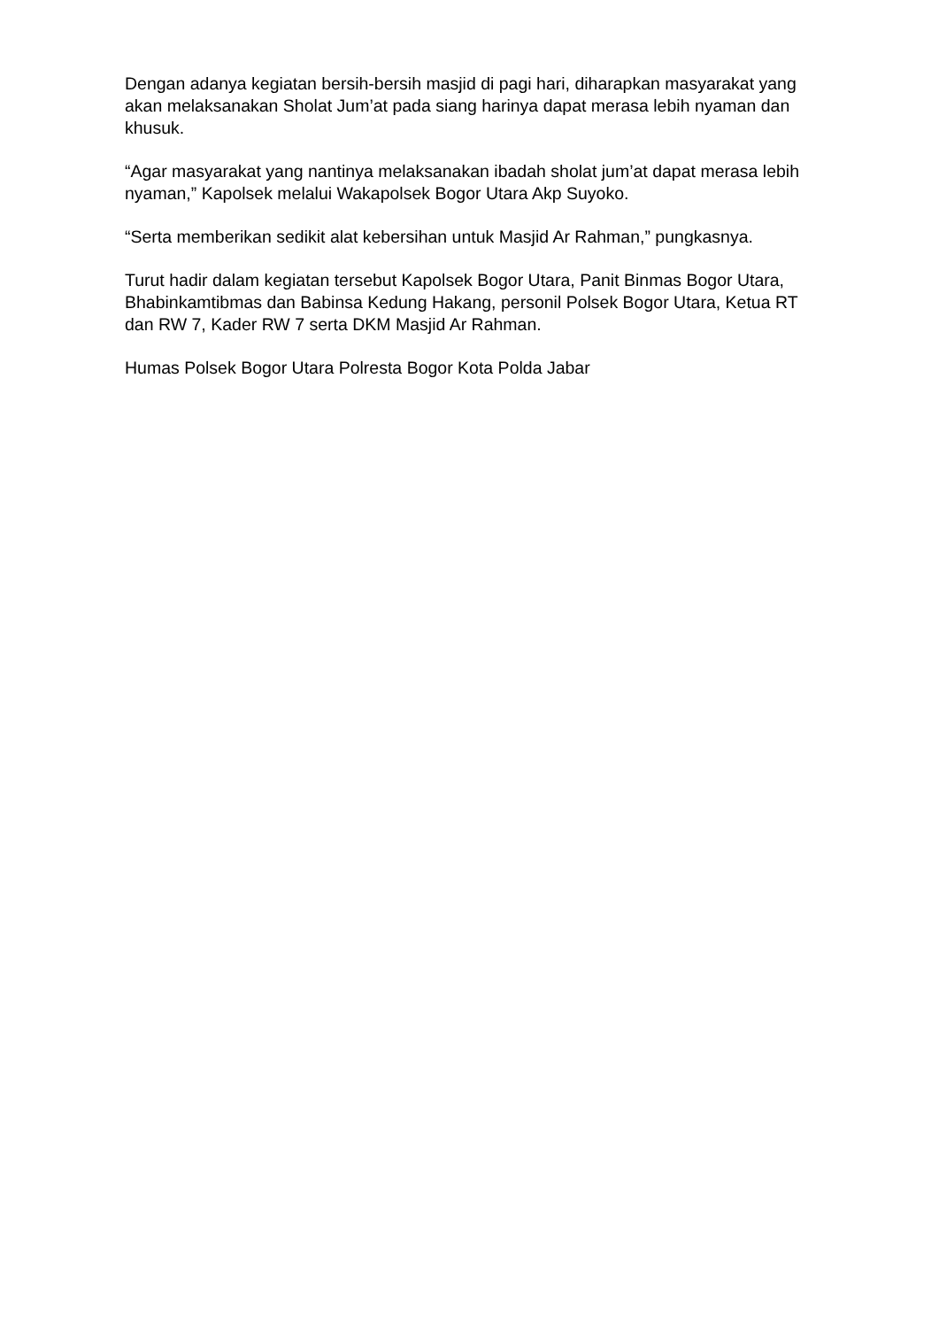Dengan adanya kegiatan bersih-bersih masjid di pagi hari, diharapkan masyarakat yang akan melaksanakan Sholat Jum’at pada siang harinya dapat merasa lebih nyaman dan khusuk.
“Agar masyarakat yang nantinya melaksanakan ibadah sholat jum’at dapat merasa lebih nyaman,” Kapolsek melalui Wakapolsek Bogor Utara Akp Suyoko.
“Serta memberikan sedikit alat kebersihan untuk Masjid Ar Rahman,” pungkasnya.
Turut hadir dalam kegiatan tersebut Kapolsek Bogor Utara, Panit Binmas Bogor Utara, Bhabinkamtibmas dan Babinsa Kedung Hakang, personil Polsek Bogor Utara, Ketua RT dan RW 7, Kader RW 7 serta DKM Masjid Ar Rahman.
Humas Polsek Bogor Utara Polresta Bogor Kota Polda Jabar